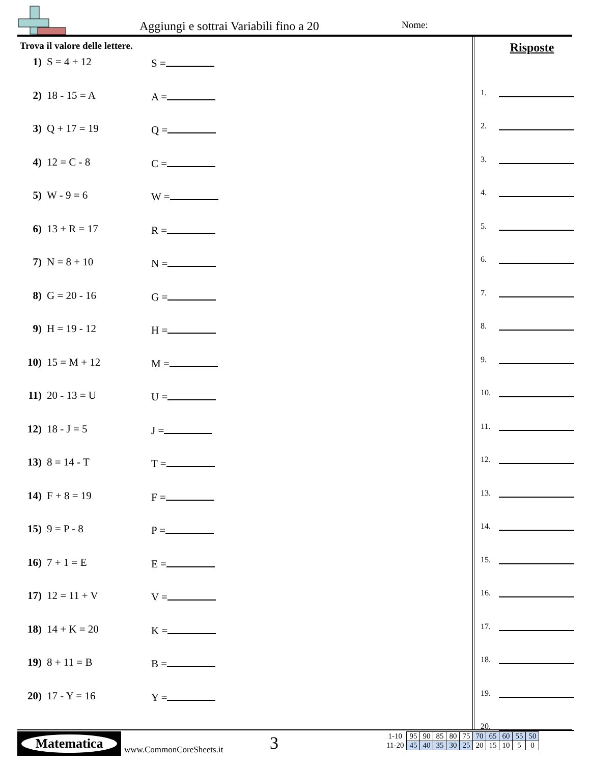Aggiungi e sottrai Variabili fino a 20
Nome:
Trova il valore delle lettere.
1) S = 4 + 12 S =
2) 18 - 15 = A A =
3) Q + 17 = 19 Q =
4) 12 = C - 8 C =
5) W - 9 = 6 W =
6) 13 + R = 17 R =
7) N = 8 + 10 N =
8) G = 20 - 16 G =
9) H = 19 - 12 H =
10) 15 = M + 12 M =
11) 20 - 13 = U U =
12) 18 - J = 5 J =
13) 8 = 14 - T T =
14) F + 8 = 19 F =
15) 9 = P - 8 P =
16) 7 + 1 = E E =
17) 12 = 11 + V V =
18) 14 + K = 20 K =
19) 8 + 11 = B B =
20) 17 - Y = 16 Y =
Risposte
1.
2.
3.
4.
5.
6.
7.
8.
9.
10.
11.
12.
13.
14.
15.
16.
17.
18.
19.
20.
Matematica
www.CommonCoreSheets.it 3
| 1-10 | 95 | 90 | 85 | 80 | 75 | 70 | 65 | 60 | 55 | 50 |
| 11-20 | 45 | 40 | 35 | 30 | 25 | 20 | 15 | 10 | 5 | 0 |